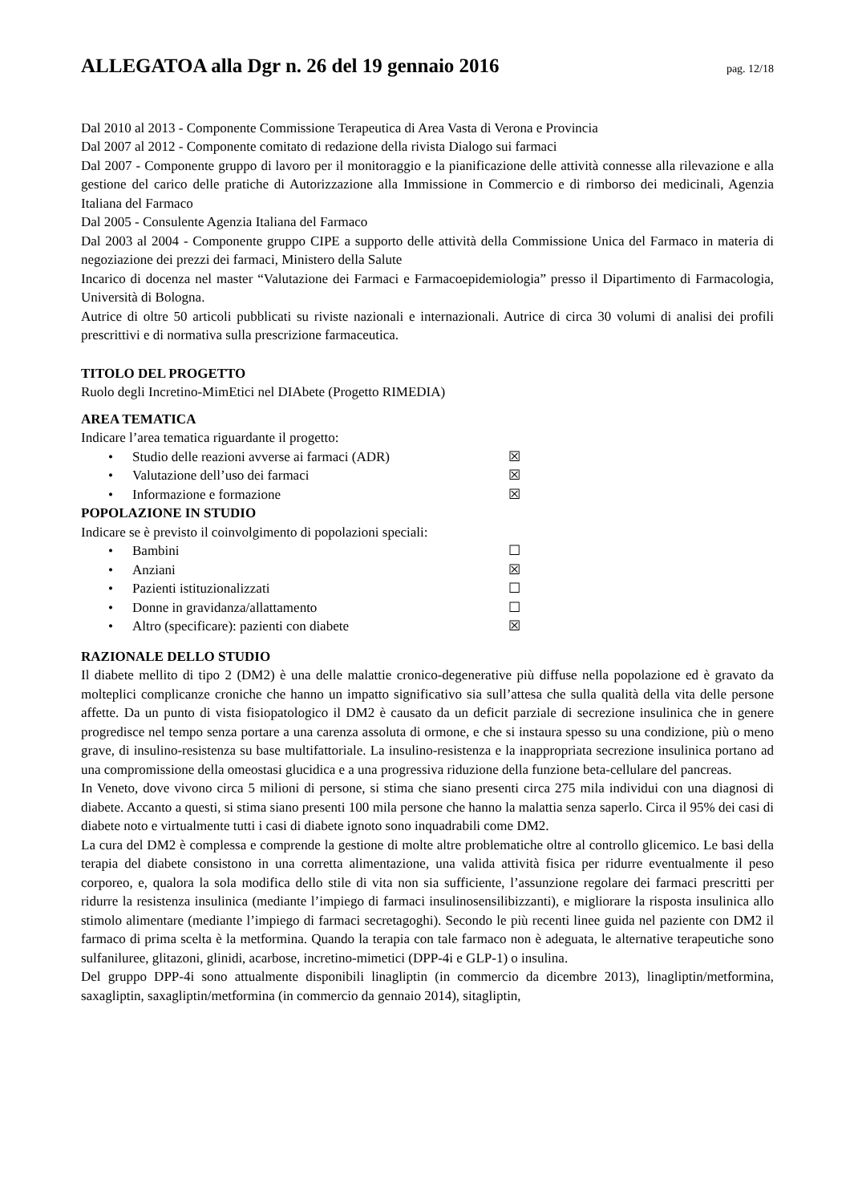ALLEGATOA alla Dgr n. 26 del 19 gennaio 2016
pag. 12/18
Dal 2010 al 2013 - Componente Commissione Terapeutica di Area Vasta di Verona e Provincia
Dal 2007 al 2012 - Componente comitato di redazione della rivista Dialogo sui farmaci
Dal 2007 - Componente gruppo di lavoro per il monitoraggio e la pianificazione delle attività connesse alla rilevazione e alla gestione del carico delle pratiche di Autorizzazione alla Immissione in Commercio e di rimborso dei medicinali, Agenzia Italiana del Farmaco
Dal 2005 - Consulente Agenzia Italiana del Farmaco
Dal 2003 al 2004 - Componente gruppo CIPE a supporto delle attività della Commissione Unica del Farmaco in materia di negoziazione dei prezzi dei farmaci, Ministero della Salute
Incarico di docenza nel master “Valutazione dei Farmaci e Farmacoepidemiologia” presso il Dipartimento di Farmacologia, Università di Bologna.
Autrice di oltre 50 articoli pubblicati su riviste nazionali e internazionali. Autrice di circa 30 volumi di analisi dei profili prescrittivi e di normativa sulla prescrizione farmaceutica.
TITOLO DEL PROGETTO
Ruolo degli Incretino-MimEtici nel DIAbete (Progetto RIMEDIA)
AREA TEMATICA
Indicare l’area tematica riguardante il progetto:
• Studio delle reazioni avverse ai farmaci (ADR) ☒
• Valutazione dell’uso dei farmaci ☒
• Informazione e formazione ☒
POPOLAZIONE IN STUDIO
Indicare se è previsto il coinvolgimento di popolazioni speciali:
• Bambini ☐
• Anziani ☒
• Pazienti istituzionalizzati ☐
• Donne in gravidanza/allattamento ☐
• Altro (specificare): pazienti con diabete ☒
RAZIONALE DELLO STUDIO
Il diabete mellito di tipo 2 (DM2) è una delle malattie cronico-degenerative più diffuse nella popolazione ed è gravato da molteplici complicanze croniche che hanno un impatto significativo sia sull’attesa che sulla qualità della vita delle persone affette. Da un punto di vista fisiopatologico il DM2 è causato da un deficit parziale di secrezione insulinica che in genere progredisce nel tempo senza portare a una carenza assoluta di ormone, e che si instaura spesso su una condizione, più o meno grave, di insulino-resistenza su base multifattoriale. La insulino-resistenza e la inappropriata secrezione insulinica portano ad una compromissione della omeostasi glucidica e a una progressiva riduzione della funzione beta-cellulare del pancreas.
In Veneto, dove vivono circa 5 milioni di persone, si stima che siano presenti circa 275 mila individui con una diagnosi di diabete. Accanto a questi, si stima siano presenti 100 mila persone che hanno la malattia senza saperlo. Circa il 95% dei casi di diabete noto e virtualmente tutti i casi di diabete ignoto sono inquadrabili come DM2.
La cura del DM2 è complessa e comprende la gestione di molte altre problematiche oltre al controllo glicemico. Le basi della terapia del diabete consistono in una corretta alimentazione, una valida attività fisica per ridurre eventualmente il peso corporeo, e, qualora la sola modifica dello stile di vita non sia sufficiente, l’assunzione regolare dei farmaci prescritti per ridurre la resistenza insulinica (mediante l’impiego di farmaci insulinosensilibizzanti), e migliorare la risposta insulinica allo stimolo alimentare (mediante l’impiego di farmaci secretagoghi). Secondo le più recenti linee guida nel paziente con DM2 il farmaco di prima scelta è la metformina. Quando la terapia con tale farmaco non è adeguata, le alternative terapeutiche sono sulfaniluree, glitazoni, glinidi, acarbose, incretino-mimetici (DPP-4i e GLP-1) o insulina.
Del gruppo DPP-4i sono attualmente disponibili linagliptin (in commercio da dicembre 2013), linagliptin/metformina, saxagliptin, saxagliptin/metformina (in commercio da gennaio 2014), sitagliptin,